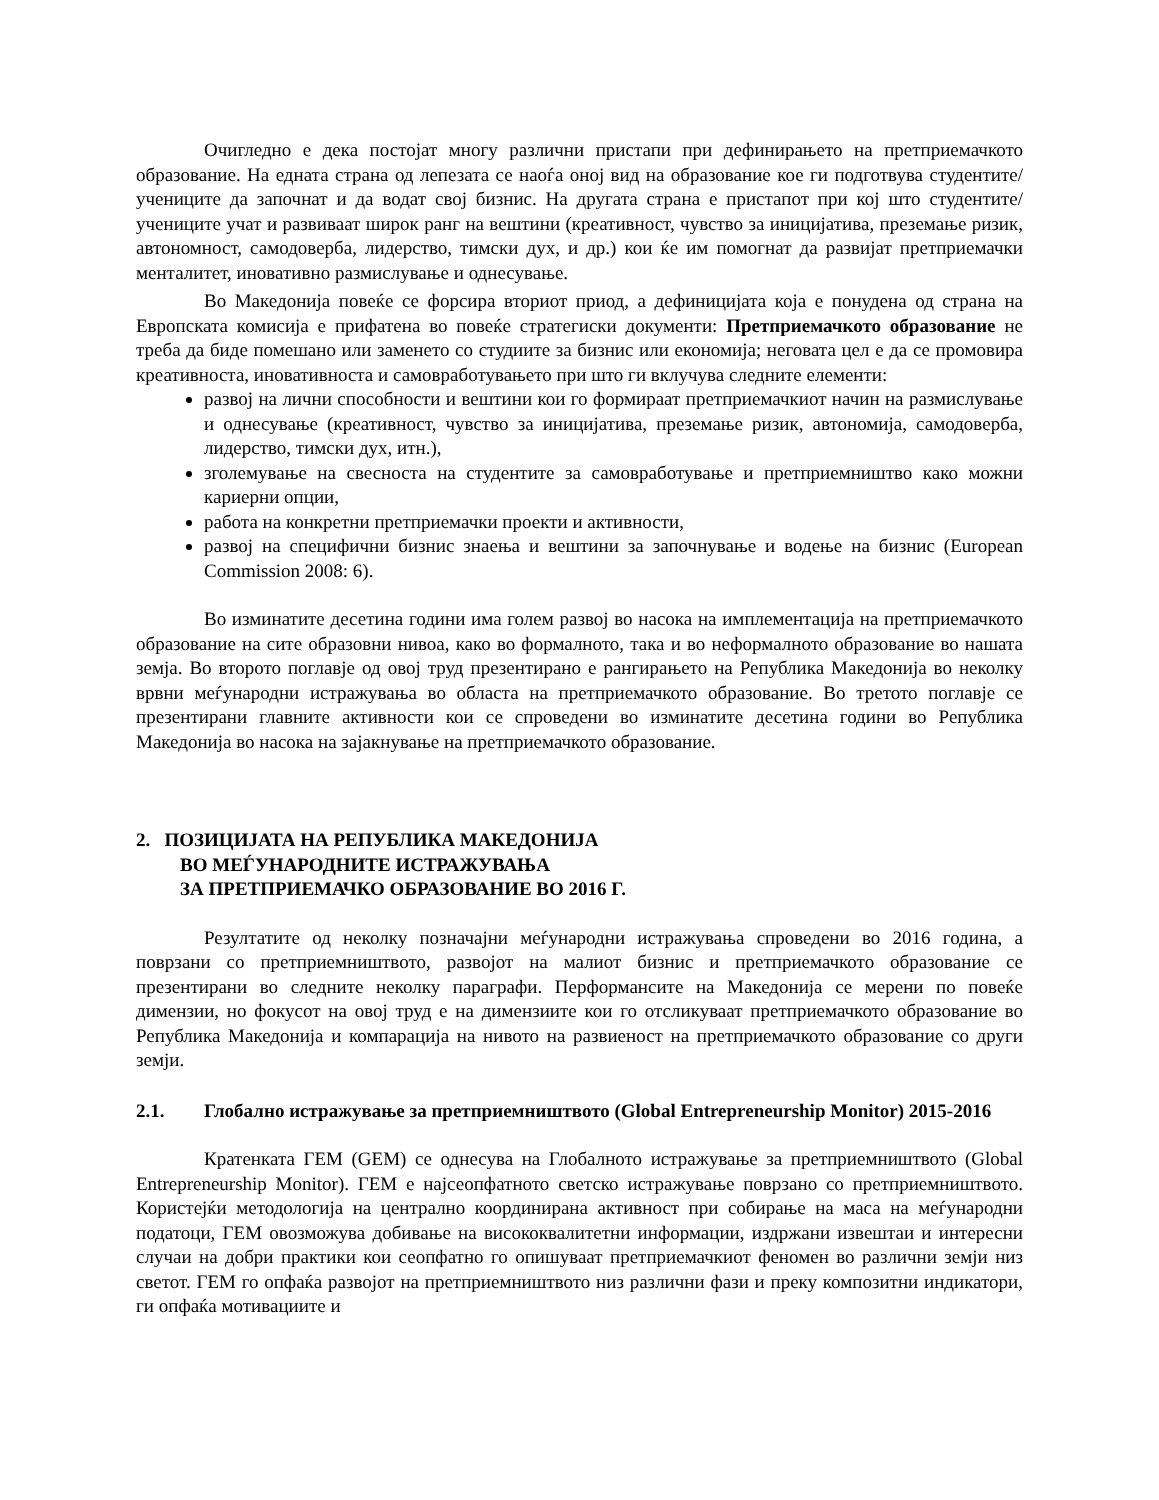Очигледно е дека постојат многу различни пристапи при дефинирањето на претприемачкото образование. На едната страна од лепезата се наоѓа оној вид на образование кое ги подготвува студентите/учениците да започнат и да водат свој бизнис. На другата страна е пристапот при кој што студентите/учениците учат и развиваат широк ранг на вештини (креативност, чувство за иницијатива, преземање ризик, автономност, самодоверба, лидерство, тимски дух, и др.) кои ќе им помогнат да развијат претприемачки менталитет, иновативно размислување и однесување.
Во Македонија повеќе се форсира вториот приод, а дефиницијата која е понудена од страна на Европската комисија е прифатена во повеќе стратегиски документи: Претприемачкото образование не треба да биде помешано или заменето со студиите за бизнис или економија; неговата цел е да се промовира креативноста, иновативноста и самовработувањето при што ги вклучува следните елементи:
развој на лични способности и вештини кои го формираат претприемачкиот начин на размислување и однесување (креативност, чувство за иницијатива, преземање ризик, автономија, самодоверба, лидерство, тимски дух, итн.),
зголемување на свесноста на студентите за самовработување и претприемништво како можни кариерни опции,
работа на конкретни претприемачки проекти и активности,
развој на специфични бизнис знаења и вештини за започнување и водење на бизнис (European Commission 2008: 6).
Во изминатите десетина години има голем развој во насока на имплементација на претприемачкото образование на сите образовни нивоа, како во формалното, така и во неформалното образование во нашата земја. Во второто поглавје од овој труд презентирано е рангирањето на Република Македонија во неколку врвни меѓународни истражувања во областа на претприемачкото образование. Во третото поглавје се презентирани главните активности кои се спроведени во изминатите десетина години во Република Македонија во насока на зајакнување на претприемачкото образование.
2. ПОЗИЦИЈАТА НА РЕПУБЛИКА МАКЕДОНИЈА
ВО МЕЃУНАРОДНИТЕ ИСТРАЖУВАЊА
ЗА ПРЕТПРИЕМАЧКО ОБРАЗОВАНИЕ ВО 2016 Г.
Резултатите од неколку позначајни меѓународни истражувања спроведени во 2016 година, а поврзани со претприемништвото, развојот на малиот бизнис и претприемачкото образование се презентирани во следните неколку параграфи. Перформансите на Македонија се мерени по повеќе димензии, но фокусот на овој труд е на димензиите кои го отсликуваат претприемачкото образование во Република Македонија и компарација на нивото на развиеност на претприемачкото образование со други земји.
2.1. Глобално истражување за претприемништвото (Global Entrepreneurship Monitor) 2015-2016
Кратенката ГЕМ (GEM) се однесува на Глобалното истражување за претприемништвото (Global Entrepreneurship Monitor). ГЕМ е најсеопфатното светско истражување поврзано со претприемништвото. Користејќи методологија на централно координирана активност при собирање на маса на меѓународни податоци, ГЕМ овозможува добивање на висококвалитетни информации, издржани извештаи и интересни случаи на добри практики кои сеопфатно го опишуваат претприемачкиот феномен во различни земји низ светот. ГЕМ го опфаќа развојот на претприемништвото низ различни фази и преку композитни индикатори, ги опфаќа мотивациите и